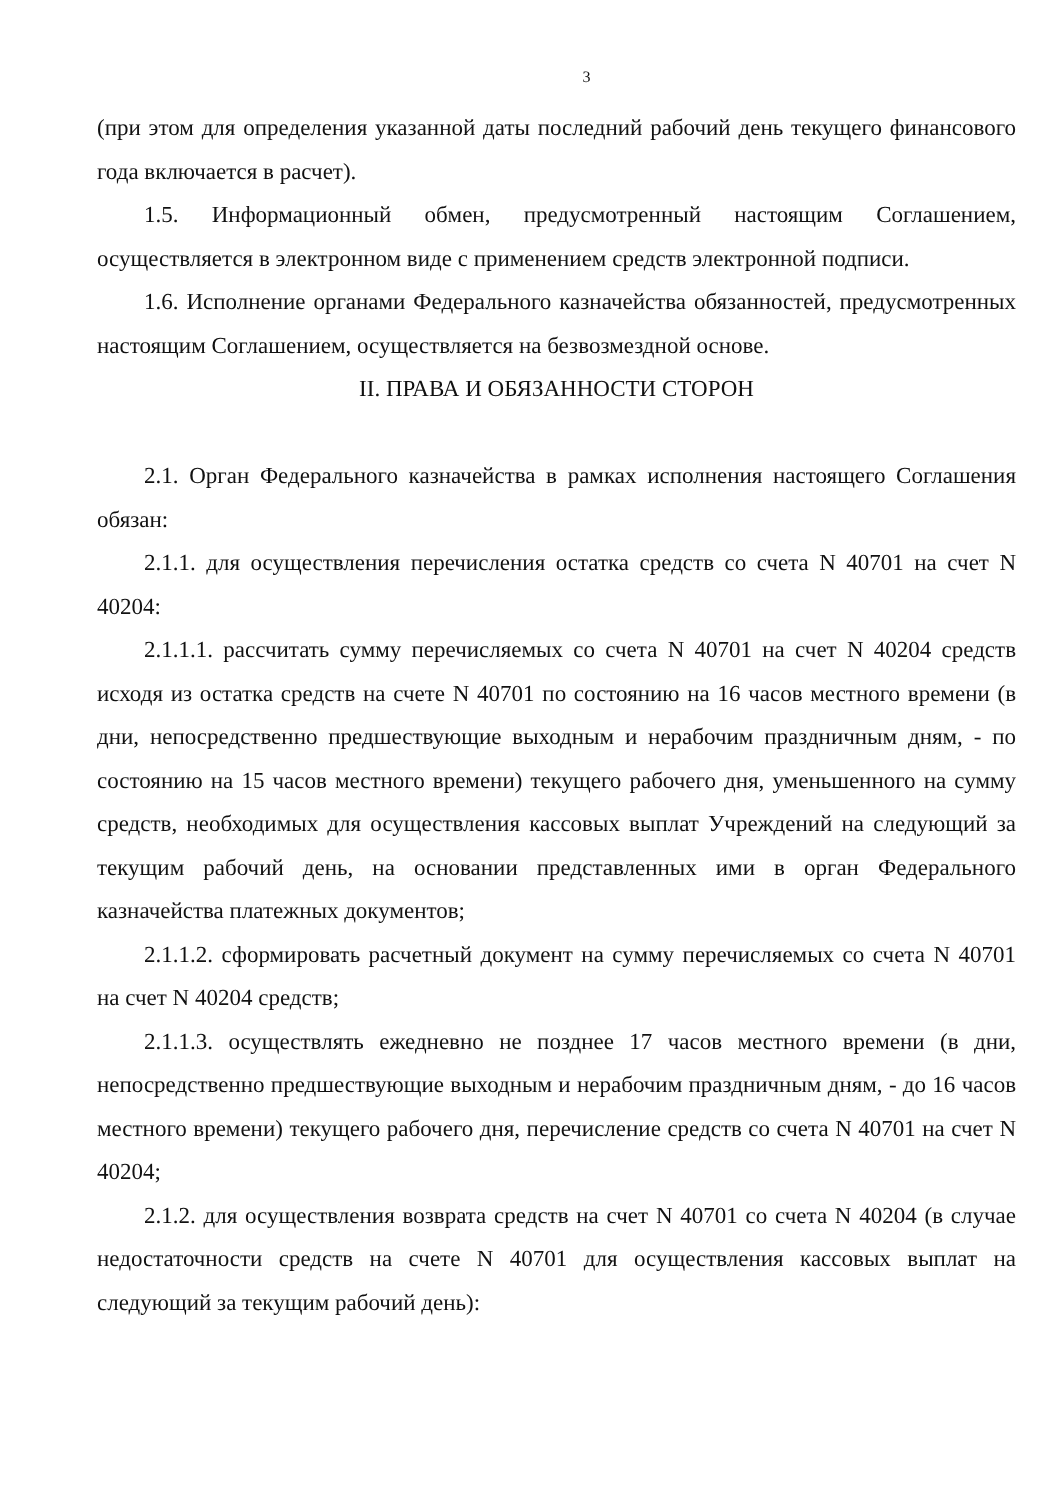3
(при этом для определения указанной даты последний рабочий день текущего финансового года включается в расчет).
1.5. Информационный обмен, предусмотренный настоящим Соглашением, осуществляется в электронном виде с применением средств электронной подписи.
1.6. Исполнение органами Федерального казначейства обязанностей, предусмотренных настоящим Соглашением, осуществляется на безвозмездной основе.
II. ПРАВА И ОБЯЗАННОСТИ СТОРОН
2.1. Орган Федерального казначейства в рамках исполнения настоящего Соглашения обязан:
2.1.1. для осуществления перечисления остатка средств со счета N 40701 на счет N 40204:
2.1.1.1. рассчитать сумму перечисляемых со счета N 40701 на счет N 40204 средств исходя из остатка средств на счете N 40701 по состоянию на 16 часов местного времени (в дни, непосредственно предшествующие выходным и нерабочим праздничным дням, - по состоянию на 15 часов местного времени) текущего рабочего дня, уменьшенного на сумму средств, необходимых для осуществления кассовых выплат Учреждений на следующий за текущим рабочий день, на основании представленных ими в орган Федерального казначейства платежных документов;
2.1.1.2. сформировать расчетный документ на сумму перечисляемых со счета N 40701 на счет N 40204 средств;
2.1.1.3. осуществлять ежедневно не позднее 17 часов местного времени (в дни, непосредственно предшествующие выходным и нерабочим праздничным дням, - до 16 часов местного времени) текущего рабочего дня, перечисление средств со счета N 40701 на счет N 40204;
2.1.2. для осуществления возврата средств на счет N 40701 со счета N 40204 (в случае недостаточности средств на счете N 40701 для осуществления кассовых выплат на следующий за текущим рабочий день):